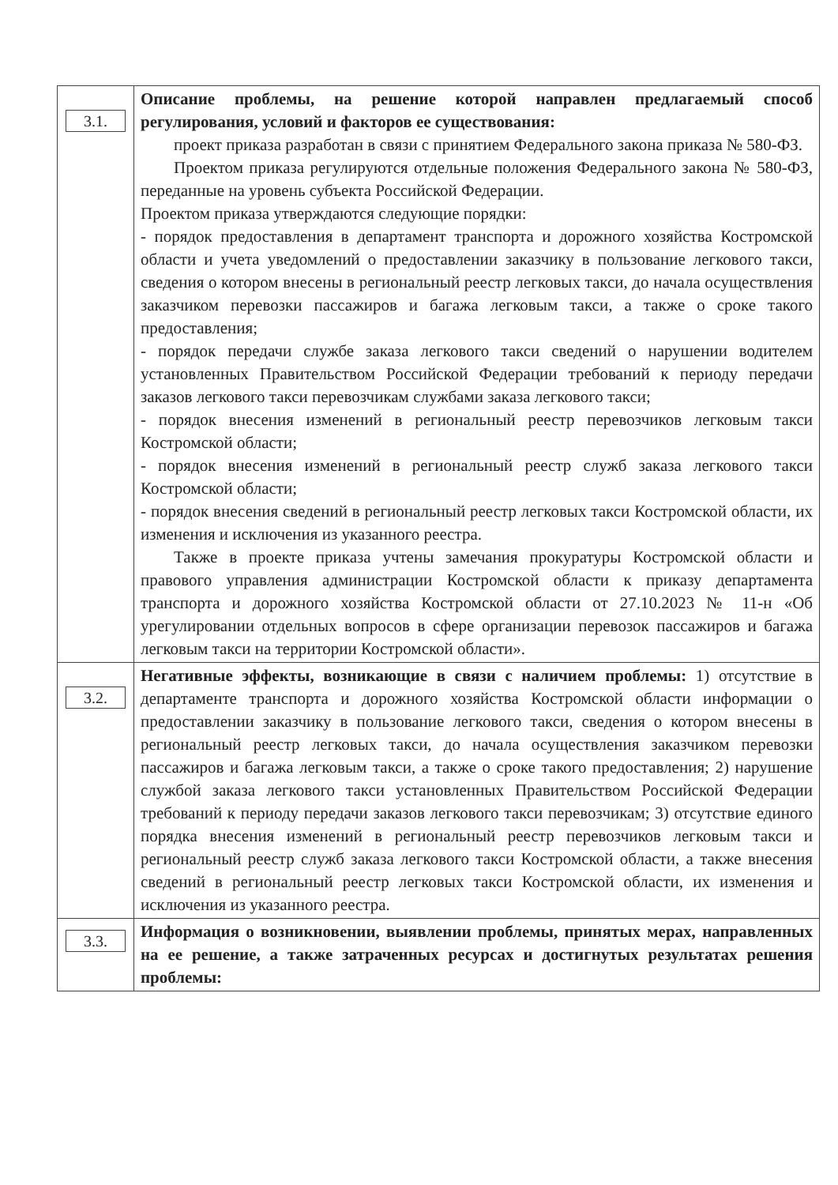| 3.1. | Описание проблемы, на решение которой направлен предлагаемый способ регулирования, условий и факторов ее существования: проект приказа разработан в связи с принятием Федерального закона приказа № 580-ФЗ. Проектом приказа регулируются отдельные положения Федерального закона № 580-ФЗ, переданные на уровень субъекта Российской Федерации. Проектом приказа утверждаются следующие порядки: - порядок предоставления в департамент транспорта и дорожного хозяйства Костромской области и учета уведомлений о предоставлении заказчику в пользование легкового такси, сведения о котором внесены в региональный реестр легковых такси, до начала осуществления заказчиком перевозки пассажиров и багажа легковым такси, а также о сроке такого предоставления; - порядок передачи службе заказа легкового такси сведений о нарушении водителем установленных Правительством Российской Федерации требований к периоду передачи заказов легкового такси перевозчикам службами заказа легкового такси; - порядок внесения изменений в региональный реестр перевозчиков легковым такси Костромской области; - порядок внесения изменений в региональный реестр служб заказа легкового такси Костромской области; - порядок внесения сведений в региональный реестр легковых такси Костромской области, их изменения и исключения из указанного реестра. Также в проекте приказа учтены замечания прокуратуры Костромской области и правового управления администрации Костромской области к приказу департамента транспорта и дорожного хозяйства Костромской области от 27.10.2023 № 11-н «Об урегулировании отдельных вопросов в сфере организации перевозок пассажиров и багажа легковым такси на территории Костромской области». |
| 3.2. | Негативные эффекты, возникающие в связи с наличием проблемы: 1) отсутствие в департаменте транспорта и дорожного хозяйства Костромской области информации о предоставлении заказчику в пользование легкового такси, сведения о котором внесены в региональный реестр легковых такси, до начала осуществления заказчиком перевозки пассажиров и багажа легковым такси, а также о сроке такого предоставления; 2) нарушение службой заказа легкового такси установленных Правительством Российской Федерации требований к периоду передачи заказов легкового такси перевозчикам; 3) отсутствие единого порядка внесения изменений в региональный реестр перевозчиков легковым такси и региональный реестр служб заказа легкового такси Костромской области, а также внесения сведений в региональный реестр легковых такси Костромской области, их изменения и исключения из указанного реестра. |
| 3.3. | Информация о возникновении, выявлении проблемы, принятых мерах, направленных на ее решение, а также затраченных ресурсах и достигнутых результатах решения проблемы: |